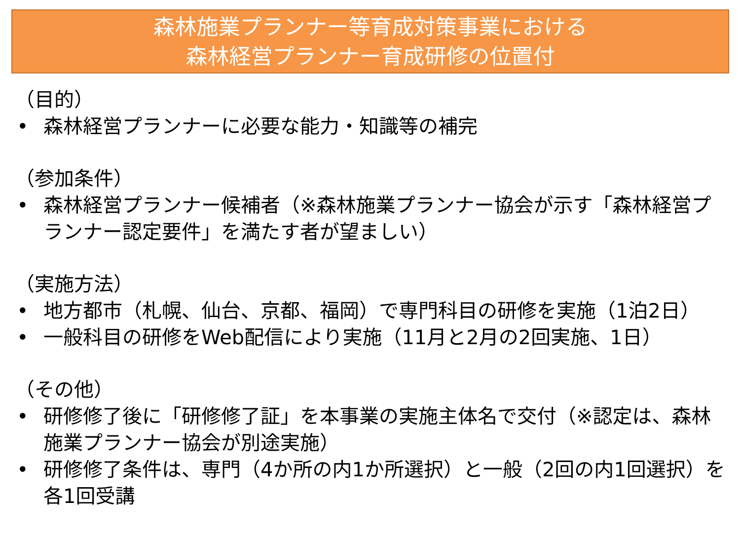森林施業プランナー等育成対策事業における
森林経営プランナー育成研修の位置付
（目的）
• 森林経営プランナーに必要な能力・知識等の補完
（参加条件）
• 森林経営プランナー候補者（※森林施業プランナー協会が示す「森林経営プランナー認定要件」を満たす者が望ましい）
（実施方法）
• 地方都市（札幌、仙台、京都、福岡）で専門科目の研修を実施（1泊2日）
• 一般科目の研修をWeb配信により実施（11月と2月の2回実施、1日）
（その他）
• 研修修了後に「研修修了証」を本事業の実施主体名で交付（※認定は、森林施業プランナー協会が別途実施）
• 研修修了条件は、専門（4か所の内1か所選択）と一般（2回の内1回選択）を各1回受講